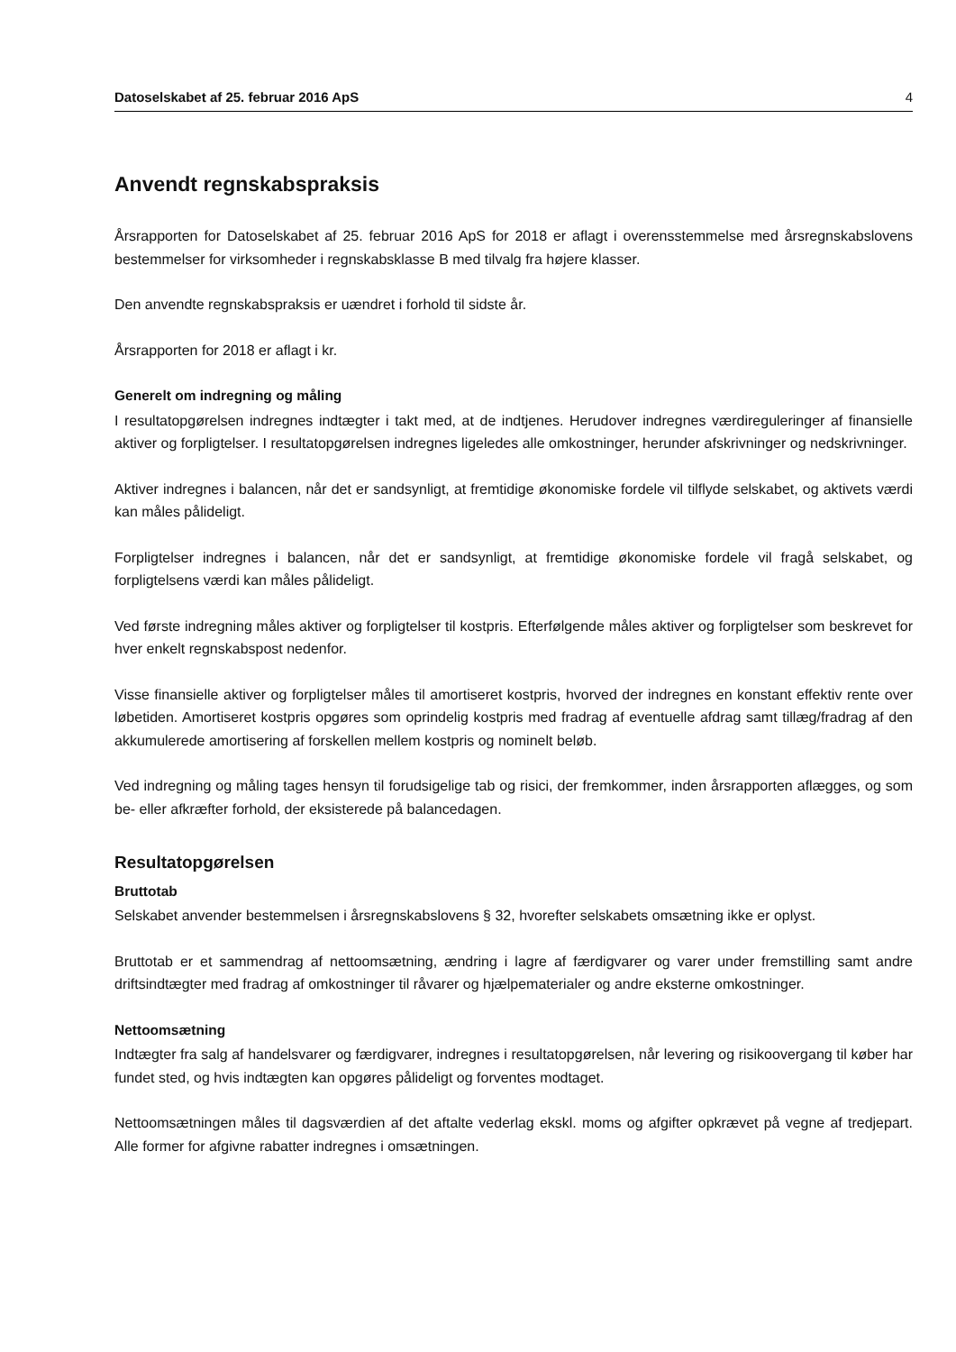Datoselskabet af 25. februar 2016 ApS 4
Anvendt regnskabspraksis
Årsrapporten for Datoselskabet af 25. februar 2016 ApS for 2018 er aflagt i overensstemmelse med årsregnskabslovens bestemmelser for virksomheder i regnskabsklasse B med tilvalg fra højere klasser.
Den anvendte regnskabspraksis er uændret i forhold til sidste år.
Årsrapporten for 2018 er aflagt i kr.
Generelt om indregning og måling
I resultatopgørelsen indregnes indtægter i takt med, at de indtjenes. Herudover indregnes værdireguleringer af finansielle aktiver og forpligtelser. I resultatopgørelsen indregnes ligeledes alle omkostninger, herunder afskrivninger og nedskrivninger.
Aktiver indregnes i balancen, når det er sandsynligt, at fremtidige økonomiske fordele vil tilflyde selskabet, og aktivets værdi kan måles pålideligt.
Forpligtelser indregnes i balancen, når det er sandsynligt, at fremtidige økonomiske fordele vil fragå selskabet, og forpligtelsens værdi kan måles pålideligt.
Ved første indregning måles aktiver og forpligtelser til kostpris. Efterfølgende måles aktiver og forpligtelser som beskrevet for hver enkelt regnskabspost nedenfor.
Visse finansielle aktiver og forpligtelser måles til amortiseret kostpris, hvorved der indregnes en konstant effektiv rente over løbetiden. Amortiseret kostpris opgøres som oprindelig kostpris med fradrag af eventuelle afdrag samt tillæg/fradrag af den akkumulerede amortisering af forskellen mellem kostpris og nominelt beløb.
Ved indregning og måling tages hensyn til forudsigelige tab og risici, der fremkommer, inden årsrapporten aflægges, og som be- eller afkræfter forhold, der eksisterede på balancedagen.
Resultatopgørelsen
Bruttotab
Selskabet anvender bestemmelsen i årsregnskabslovens § 32, hvorefter selskabets omsætning ikke er oplyst.
Bruttotab er et sammendrag af nettoomsætning, ændring i lagre af færdigvarer og varer under fremstilling samt andre driftsindtægter med fradrag af omkostninger til råvarer og hjælpematerialer og andre eksterne omkostninger.
Nettoomsætning
Indtægter fra salg af handelsvarer og færdigvarer, indregnes i resultatopgørelsen, når levering og risikoovergang til køber har fundet sted, og hvis indtægten kan opgøres pålideligt og forventes modtaget.
Nettoomsætningen måles til dagsværdien af det aftalte vederlag ekskl. moms og afgifter opkrævet på vegne af tredjepart. Alle former for afgivne rabatter indregnes i omsætningen.